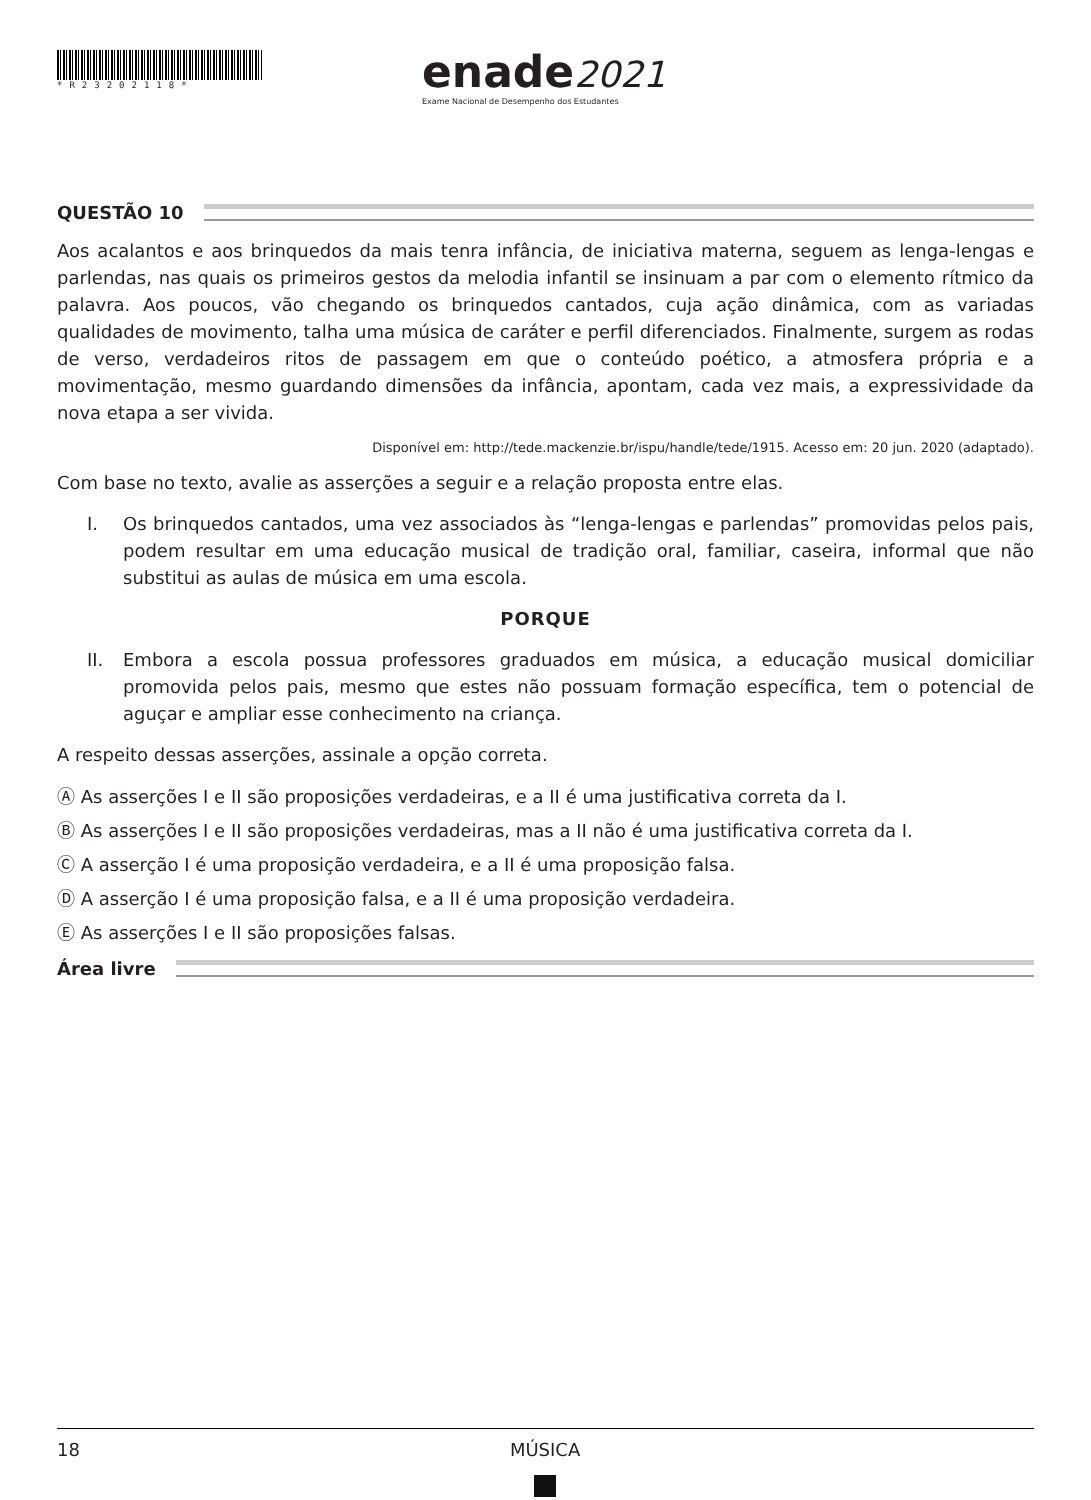*R23202118*
enade2021
Exame Nacional de Desempenho dos Estudantes
QUESTÃO 10
Aos acalantos e aos brinquedos da mais tenra infância, de iniciativa materna, seguem as lenga-lengas e parlendas, nas quais os primeiros gestos da melodia infantil se insinuam a par com o elemento rítmico da palavra. Aos poucos, vão chegando os brinquedos cantados, cuja ação dinâmica, com as variadas qualidades de movimento, talha uma música de caráter e perfil diferenciados. Finalmente, surgem as rodas de verso, verdadeiros ritos de passagem em que o conteúdo poético, a atmosfera própria e a movimentação, mesmo guardando dimensões da infância, apontam, cada vez mais, a expressividade da nova etapa a ser vivida.
Disponível em: http://tede.mackenzie.br/ispu/handle/tede/1915. Acesso em: 20 jun. 2020 (adaptado).
Com base no texto, avalie as asserções a seguir e a relação proposta entre elas.
I. Os brinquedos cantados, uma vez associados às “lenga-lengas e parlendas” promovidas pelos pais, podem resultar em uma educação musical de tradição oral, familiar, caseira, informal que não substitui as aulas de música em uma escola.
PORQUE
II. Embora a escola possua professores graduados em música, a educação musical domiciliar promovida pelos pais, mesmo que estes não possuam formação específica, tem o potencial de aguçar e ampliar esse conhecimento na criança.
A respeito dessas asserções, assinale a opção correta.
Ⓐ As asserções I e II são proposições verdadeiras, e a II é uma justificativa correta da I.
Ⓑ As asserções I e II são proposições verdadeiras, mas a II não é uma justificativa correta da I.
Ⓒ A asserção I é uma proposição verdadeira, e a II é uma proposição falsa.
Ⓓ A asserção I é uma proposição falsa, e a II é uma proposição verdadeira.
Ⓔ As asserções I e II são proposições falsas.
Área livre
18 MÚSICA